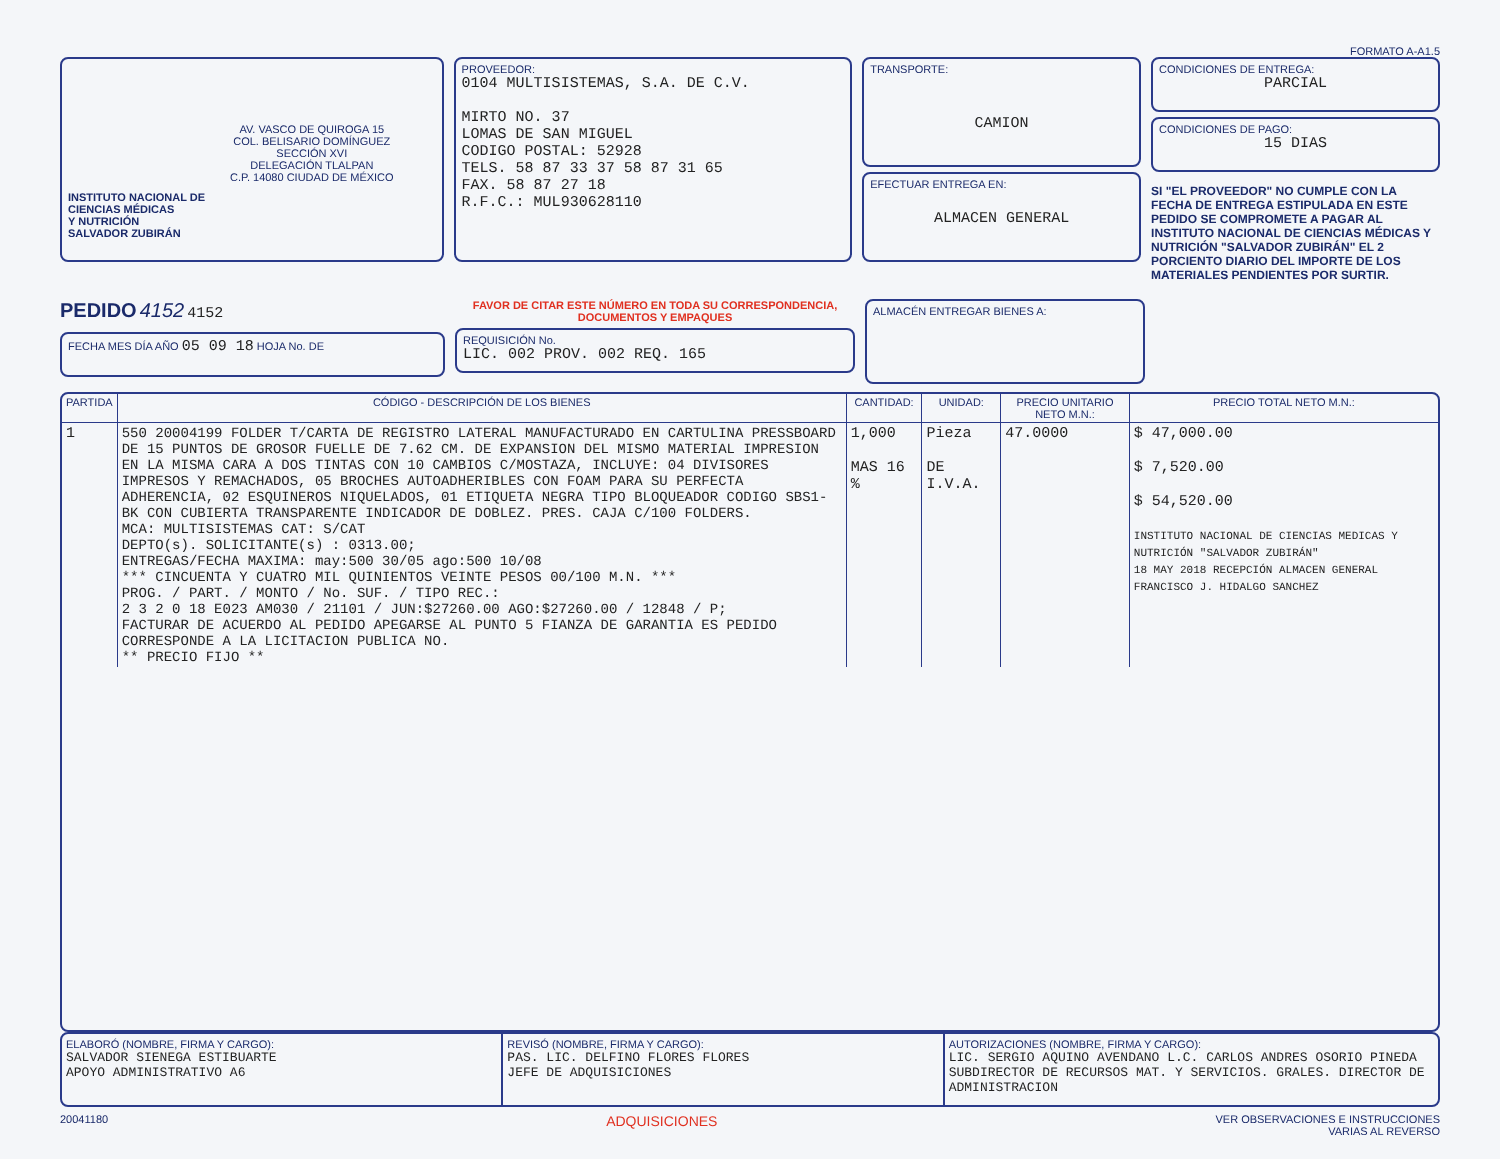FORMATO A-A1.5
AV. VASCO DE QUIROGA 15
COL. BELISARIO DOMÍNGUEZ
SECCIÓN XVI
DELEGACIÓN TLALPAN
C.P. 14080 CIUDAD DE MÉXICO
INSTITUTO NACIONAL DE
CIENCIAS MÉDICAS
Y NUTRICIÓN
SALVADOR ZUBIRÁN
PROVEEDOR:
0104 MULTISISTEMAS, S.A. DE C.V.
MIRTO NO. 37
LOMAS DE SAN MIGUEL
CODIGO POSTAL: 52928
TELS. 58 87 33 37 58 87 31 65
FAX. 58 87 27 18
R.F.C.: MUL930628110
TRANSPORTE:
CAMION
EFECTUAR ENTREGA EN:
ALMACEN GENERAL
CONDICIONES DE ENTREGA:
PARCIAL
CONDICIONES DE PAGO:
15 DIAS
SI "EL PROVEEDOR" NO CUMPLE CON LA FECHA DE ENTREGA ESTIPULADA EN ESTE PEDIDO SE COMPROMETE A PAGAR AL INSTITUTO NACIONAL DE CIENCIAS MÉDICAS Y NUTRICIÓN "SALVADOR ZUBIRÁN" EL 2 PORCIENTO DIARIO DEL IMPORTE DE LOS MATERIALES PENDIENTES POR SURTIR.
PEDIDO 4152 4152
FECHA MES DÍA AÑO 05 09 18 HOJA No. DE
FAVOR DE CITAR ESTE NÚMERO EN TODA SU CORRESPONDENCIA, DOCUMENTOS Y EMPAQUES
REQUISICIÓN No.
LIC. 002 PROV. 002 REQ. 165
ALMACÉN ENTREGAR BIENES A:
| PARTIDA | CÓDIGO - DESCRIPCIÓN DE LOS BIENES | CANTIDAD: | UNIDAD: | PRECIO UNITARIO NETO M.N.: | PRECIO TOTAL NETO M.N.: |
| --- | --- | --- | --- | --- | --- |
| 1 | 550 20004199 FOLDER T/CARTA DE REGISTRO LATERAL MANUFACTURADO EN CARTULINA PRESSBOARD DE 15 PUNTOS DE GROSOR FUELLE DE 7.62 CM. DE EXPANSION DEL MISMO MATERIAL IMPRESION EN LA MISMA CARA A DOS TINTAS CON 10 CAMBIOS C/MOSTAZA, INCLUYE: 04 DIVISORES IMPRESOS Y REMACHADOS, 05 BROCHES AUTOADHERIBLES CON FOAM PARA SU PERFECTA ADHERENCIA, 02 ESQUINEROS NIQUELADOS, 01 ETIQUETA NEGRA TIPO BLOQUEADOR CODIGO SBS1-BK CON CUBIERTA TRANSPARENTE INDICADOR DE DOBLEZ. PRES. CAJA C/100 FOLDERS. MCA: MULTISISTEMAS CAT: S/CAT DEPTO(s). SOLICITANTE(s) : 0313.00; ENTREGAS/FECHA MAXIMA: may:500 30/05 ago:500 10/08 *** CINCUENTA Y CUATRO MIL QUINIENTOS VEINTE PESOS 00/100 M.N. *** PROG. / PART. / MONTO / No. SUF. / TIPO REC.: 2 3 2 0 18 E023 AM030 / 21101 / JUN:$27260.00 AGO:$27260.00 / 12848 / P; FACTURAR DE ACUERDO AL PEDIDO APEGARSE AL PUNTO 5 FIANZA DE GARANTIA ES PEDIDO CORRESPONDE A LA LICITACION PUBLICA NO. ** PRECIO FIJO ** | 1,000 MAS 16 % | Pieza DE I.V.A. | 47.0000 | $ 47,000.00 $ 7,520.00 $ 54,520.00 INSTITUTO NACIONAL DE CIENCIAS MEDICAS Y NUTRICIÓN "SALVADOR ZUBIRÁN" 18 MAY 2018 RECEPCIÓN ALMACEN GENERAL FRANCISCO J. HIDALGO SANCHEZ |
ELABORÓ (NOMBRE, FIRMA Y CARGO):
SALVADOR SIENEGA ESTIBUARTE
APOYO ADMINISTRATIVO A6
REVISÓ (NOMBRE, FIRMA Y CARGO):
PAS. LIC. DELFINO FLORES FLORES
JEFE DE ADQUISICIONES
AUTORIZACIONES (NOMBRE, FIRMA Y CARGO):
LIC. SERGIO AQUINO AVENDANO L.C. CARLOS ANDRES OSORIO PINEDA
SUBDIRECTOR DE RECURSOS MAT. Y SERVICIOS. GRALES. DIRECTOR DE ADMINISTRACION
20041180 ADQUISICIONES VER OBSERVACIONES E INSTRUCCIONES
VARIAS AL REVERSO